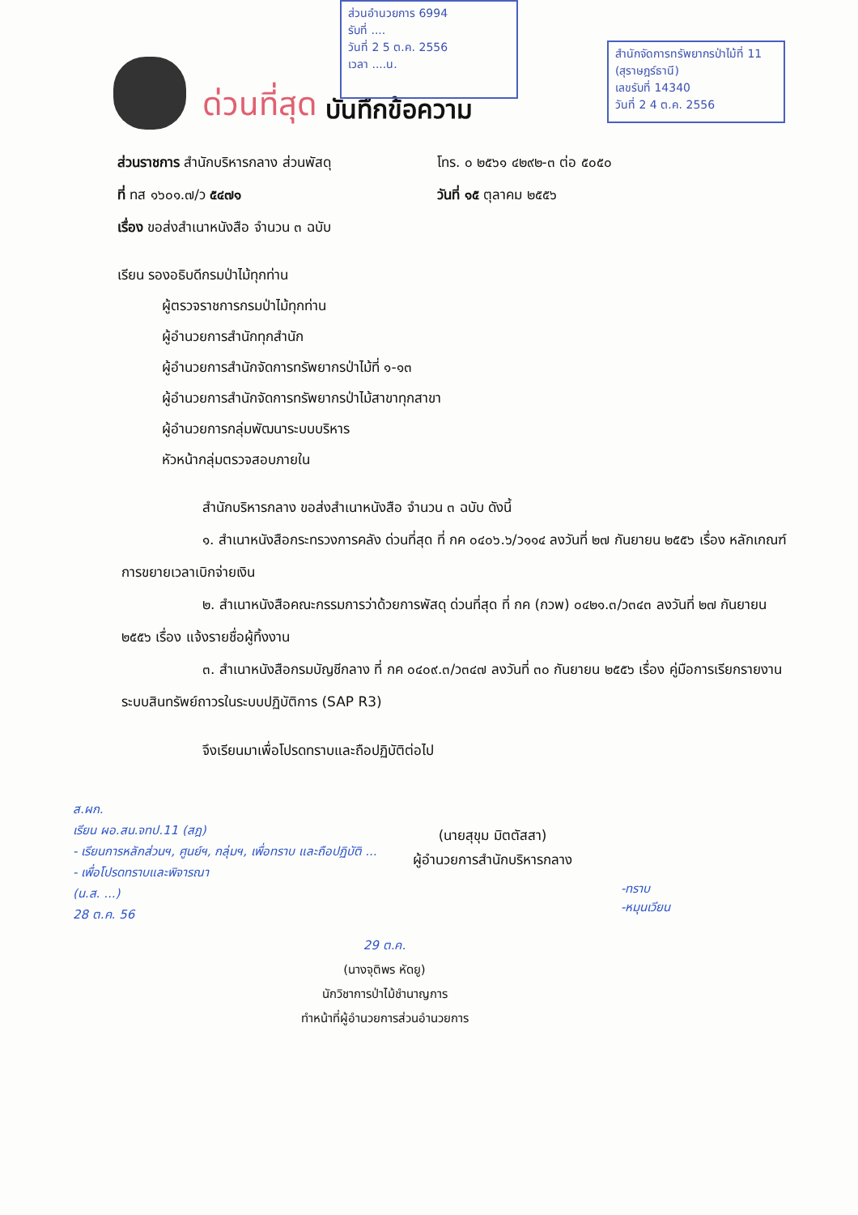ส่วนอำนวยการ 6994
รับที่ ....
วันที่ 2 5 ต.ค. 2556
เวลา ....น.
สำนักจัดการทรัพยากรป่าไม้ที่ 11 (สุราษฎร์ธานี)
เลขรับที่ 14340
วันที่ 2 4 ต.ค. 2556
ด่วนที่สุด บันทึกข้อความ
ส่วนราชการ สำนักบริหารกลาง ส่วนพัสดุ โทร. ๐ ๒๕๖๑ ๔๒๙๒-๓ ต่อ ๕๐๕๐
ที่ ทส ๑๖๐๑.๗/ว ๕๔๗๑ วันที่ ๑๕ ตุลาคม ๒๕๕๖
เรื่อง ขอส่งสำเนาหนังสือ จำนวน ๓ ฉบับ
เรียน รองอธิบดีกรมป่าไม้ทุกท่าน
ผู้ตรวจราชการกรมป่าไม้ทุกท่าน
ผู้อำนวยการสำนักทุกสำนัก
ผู้อำนวยการสำนักจัดการทรัพยากรป่าไม้ที่ ๑-๑๓
ผู้อำนวยการสำนักจัดการทรัพยากรป่าไม้สาขาทุกสาขา
ผู้อำนวยการกลุ่มพัฒนาระบบบริหาร
หัวหน้ากลุ่มตรวจสอบภายใน
สำนักบริหารกลาง ขอส่งสำเนาหนังสือ จำนวน ๓ ฉบับ ดังนี้
๑. สำเนาหนังสือกระทรวงการคลัง ด่วนที่สุด ที่ กค ๐๔๐๖.๖/ว๑๑๔ ลงวันที่ ๒๗ กันยายน ๒๕๕๖ เรื่อง หลักเกณฑ์การขยายเวลาเบิกจ่ายเงิน
๒. สำเนาหนังสือคณะกรรมการว่าด้วยการพัสดุ ด่วนที่สุด ที่ กค (กวพ) ๐๔๒๑.๓/ว๓๔๓ ลงวันที่ ๒๗ กันยายน ๒๕๕๖ เรื่อง แจ้งรายชื่อผู้ทิ้งงาน
๓. สำเนาหนังสือกรมบัญชีกลาง ที่ กค ๐๔๐๙.๓/ว๓๔๗ ลงวันที่ ๓๐ กันยายน ๒๕๕๖ เรื่อง คู่มือการเรียกรายงานระบบสินทรัพย์ถาวรในระบบปฏิบัติการ (SAP R3)
จึงเรียนมาเพื่อโปรดทราบและถือปฏิบัติต่อไป
ส.ผก.
เรียน ผอ.สน.จทป.11 (สฎ)
- เรียนการหลักส่วนฯ, ศูนย์ฯ, กลุ่มฯ, เพื่อทราบ และถือปฏิบัติ ...
- เพื่อโปรดทราบและพิจารณา
(น.ส. ...)
28 ต.ค. 56
(นายสุขุม มิตตัสสา)
ผู้อำนวยการสำนักบริหารกลาง
-ทราบ
-หมุนเวียน
29 ต.ค.
(นางจุติพร หัดยู)
นักวิชาการป่าไม้ชำนาญการ
ทำหน้าที่ผู้อำนวยการส่วนอำนวยการ